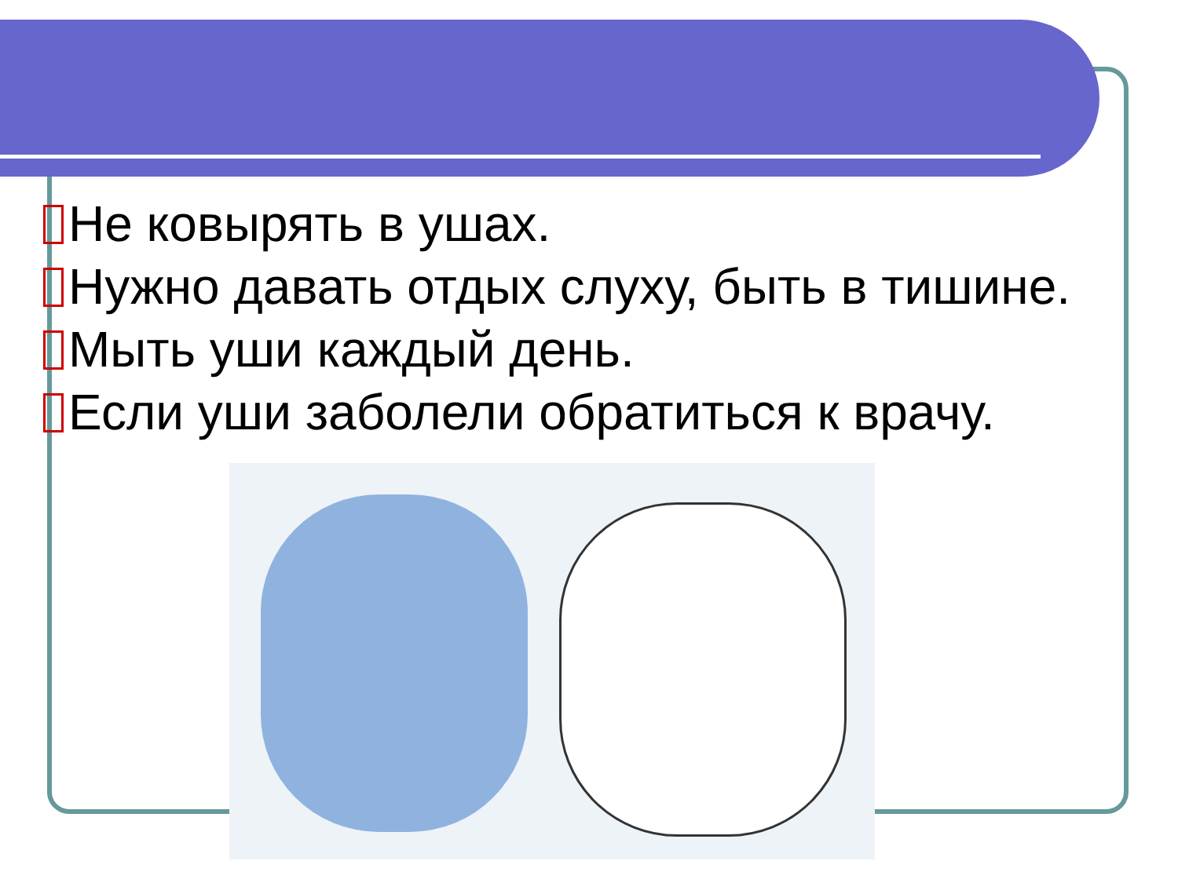Не ковырять в ушах.
Нужно давать отдых слуху, быть в тишине.
Мыть уши каждый день.
Если уши заболели обратиться к врачу.